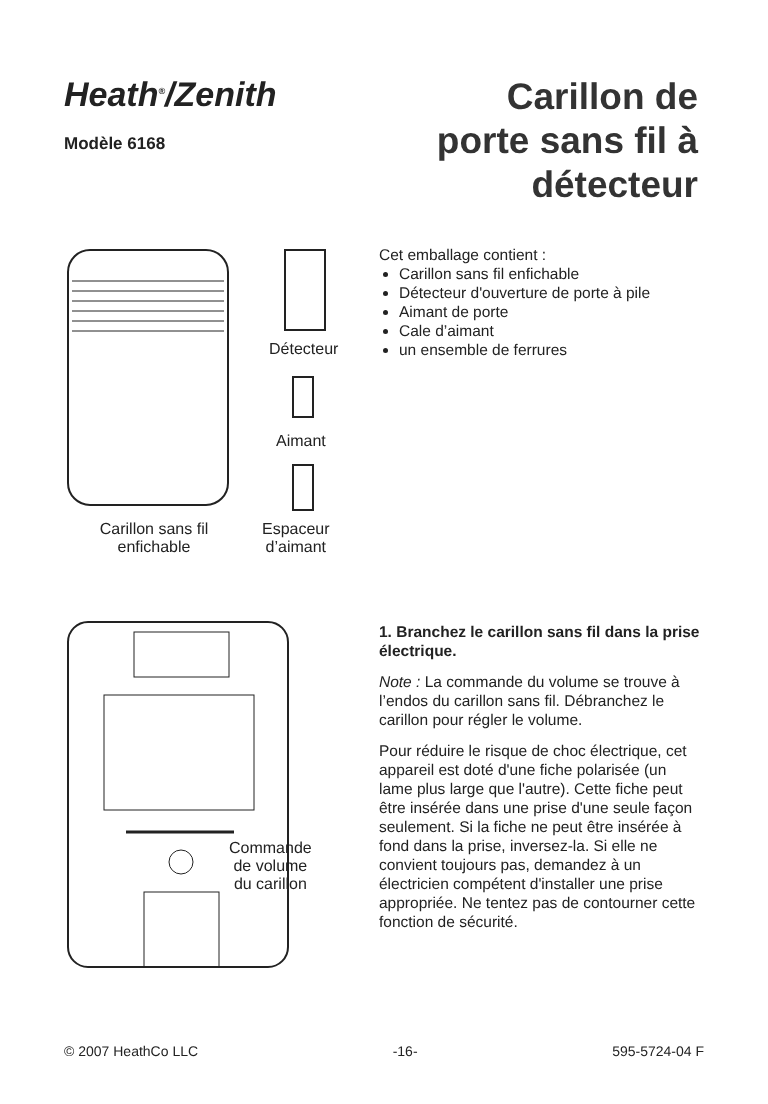Heath<sup>®</sup>/Zenith
Modèle 6168
Carillon de
porte sans fil à
détecteur
Détecteur
Aimant
Espaceur
d’aimant
Carillon sans fil
enfichable
Cet emballage contient :
Carillon sans fil enfichable
Détecteur d'ouverture de porte à pile
Aimant de porte
Cale d’aimant
un ensemble de ferrures
Commande
de volume
du carillon
1. Branchez le carillon sans fil dans la prise électrique.
Note : La commande du volume se trouve à l’endos du carillon sans fil. Débranchez le carillon pour régler le volume.
Pour réduire le risque de choc électrique, cet appareil est doté d'une fiche polarisée (un lame plus large que l'autre). Cette fiche peut être insérée dans une prise d'une seule façon seulement. Si la fiche ne peut être insérée à fond dans la prise, inversez-la. Si elle ne convient toujours pas, demandez à un électricien compétent d'installer une prise appropriée. Ne tentez pas de contourner cette fonction de sécurité.
© 2007 HeathCo LLC -16- 595-5724-04 F